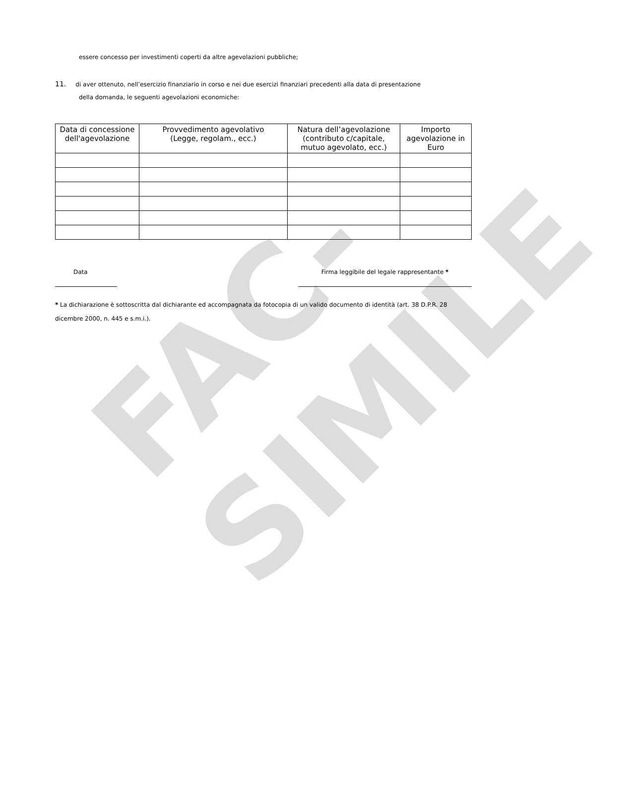FAC-SIMILE
essere concesso per investimenti coperti da altre agevolazioni pubbliche;
11. di aver ottenuto, nell’esercizio finanziario in corso e nei due esercizi finanziari precedenti alla data di presentazione
della domanda, le seguenti agevolazioni economiche:
| Data di concessione dell'agevolazione | Provvedimento agevolativo (Legge, regolam., ecc.) | Natura dell’agevolazione (contributo c/capitale, mutuo agevolato, ecc.) | Importo agevolazione in Euro |
| --- | --- | --- | --- |
Data Firma leggibile del legale rappresentante *
* La dichiarazione è sottoscritta dal dichiarante ed accompagnata da fotocopia di un valido documento di identità (art. 38 D.P.R. 28 dicembre 2000, n. 445 e s.m.i.).